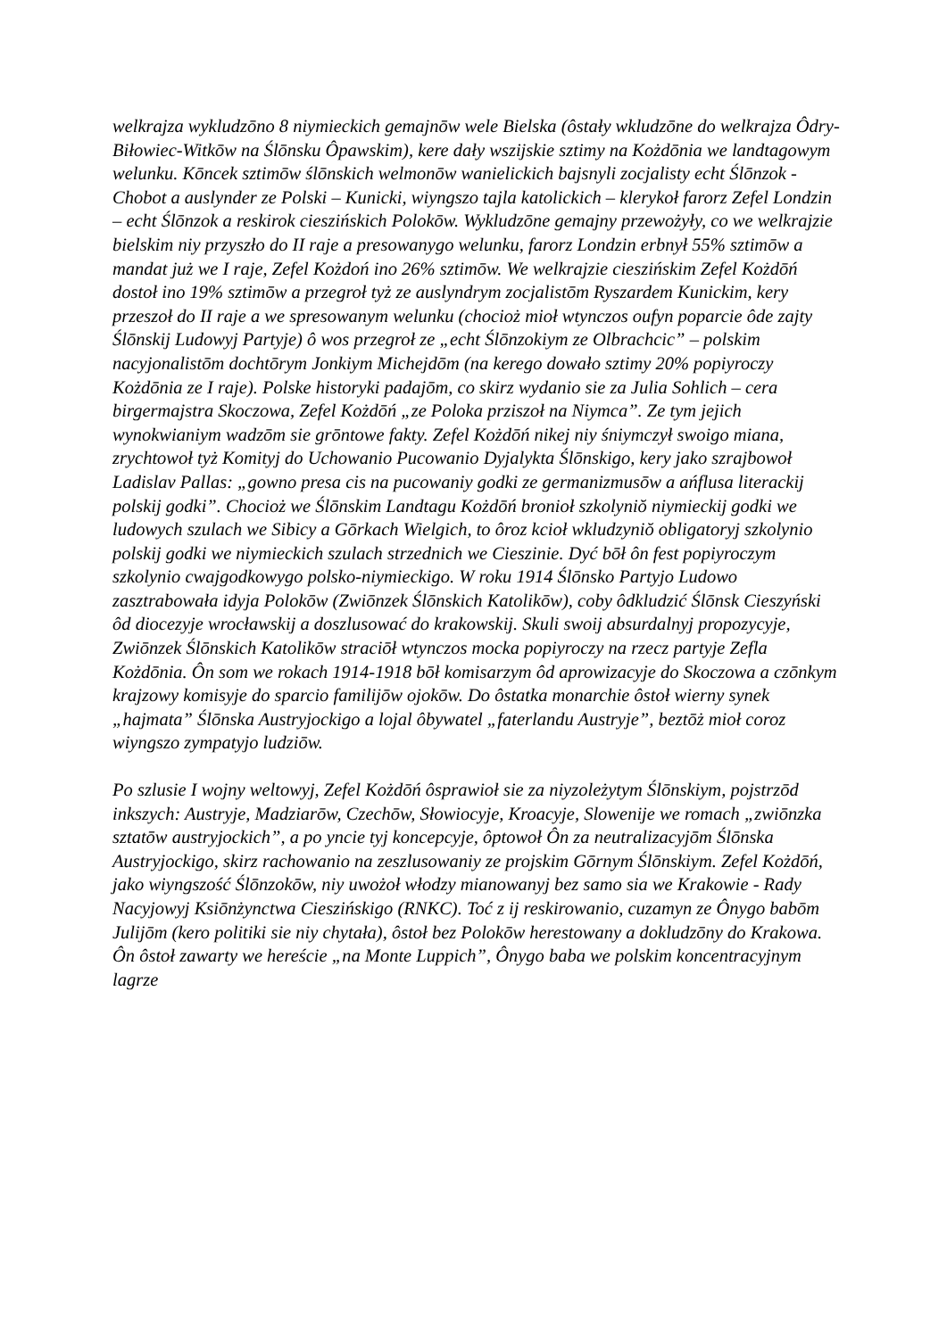welkrajza wykludzōno 8 niymieckich gemajnōw wele Bielska (ôstały wkludzōne do welkrajza Ôdry-Biłowiec-Witkōw na Ślōnsku Ôpawskim), kere dały wszijskie sztimy na Kożdōnia we landtagowym welunku. Kōncek sztimōw ślōnskich welmonōw wanielickich bajsnyli zocjalisty echt Ślōnzok - Chobot a auslynder ze Polski – Kunicki, wiyngszo tajla katolickich – klerykoł farorz Zefel Londzin – echt Ślōnzok a reskirok cieszińskich Polokōw. Wykludzōne gemajny przewożyły, co we welkrajzie bielskim niy przyszło do II raje a presowanygo welunku, farorz Londzin erbnył 55% sztimōw a mandat już we I raje, Zefel Kożdoń ino 26% sztimōw. We welkrajzie cieszińskim Zefel Kożdōń dostoł ino 19% sztimōw a przegroł tyż ze auslyndrym zocjalistōm Ryszardem Kunickim, kery przeszoł do II raje a we spresowanym welunku (chocioż mioł wtynczos oufyn poparcie ôde zajty Ślōnskij Ludowyj Partyje) ô wos przegroł ze „echt Ślōnzokiym ze Olbrachcic” – polskim nacyjonalistōm dochtōrym Jonkiym Michejdōm (na kerego dowało sztimy 20% popiyroczy Kożdōnia ze I raje). Polske historyki padajōm, co skirz wydanio sie za Julia Sohlich – cera birgermajstra Skoczowa, Zefel Kożdōń „ze Poloka prziszoł na Niymca”. Ze tym jejich wynokwianiym wadzōm sie grōntowe fakty. Zefel Kożdōń nikej niy śniymczył swoigo miana, zrychtowoł tyż Komityj do Uchowanio Pucowanio Dyjalykta Ślōnskigo, kery jako szrajbowoł Ladislav Pallas: „gowno presa cis na pucowaniy godki ze germanizmusōw a ańflusa literackij polskij godki”. Chocioż we Ślōnskim Landtagu Kożdōń bronioł szkolyniŏ niymieckij godki we ludowych szulach we Sibicy a Gōrkach Wielgich, to ôroz kcioł wkludzyniŏ obligatoryj szkolynio polskij godki we niymieckich szulach strzednich we Cieszinie. Dyć bōł ôn fest popiyroczym szkolynio cwajgodkowygo polsko-niymieckigo. W roku 1914 Ślōnsko Partyjo Ludowo zasztrabowała idyja Polokōw (Zwiōnzek Ślōnskich Katolikōw), coby ôdkludzić Ślōnsk Cieszyński ôd diocezyje wrocławskij a doszlusować do krakowskij. Skuli swoij absurdalnyj propozycyje, Zwiōnzek Ślōnskich Katolikōw straciōł wtynczos mocka popiyroczy na rzecz partyje Zefla Kożdōnia. Ôn som we rokach 1914-1918 bōł komisarzym ôd aprowizacyje do Skoczowa a czōnkym krajzowy komisyje do sparcio familijōw ojokōw. Do ôstatka monarchie ôstoł wierny synek „hajmata” Ślōnska Austryjockigo a lojal ôbywatel „faterlandu Austryje”, beztōż mioł coroz wiyngszo zympatyjo ludziōw.
Po szlusie I wojny weltowyj, Zefel Kożdōń ôsprawioł sie za niyzoleżytym Ślōnskiym, pojstrzōd inkszych: Austryje, Madziarōw, Czechōw, Słowiocyje, Kroacyje, Slowenije we romach „zwiōnzka sztatōw austryjockich”, a po yncie tyj koncepcyje, ôptowoł Ôn za neutralizacyjōm Ślōnska Austryjockigo, skirz rachowanio na zeszlusowaniy ze projskim Gōrnym Ślōnskiym. Zefel Kożdōń, jako wiyngszość Ślōnzokōw, niy uwożoł włodzy mianowanyj bez samo sia we Krakowie - Rady Nacyjowyj Ksiōnżynctwa Cieszińskigo (RNKC). Toć z ij reskirowanio, cuzamyn ze Ônygo babōm Julijōm (kero politiki sie niy chytała), ôstoł bez Polokōw herestowany a dokludzōny do Krakowa. Ôn ôstoł zawarty we hereście „na Monte Luppich”, Ônygo baba we polskim koncentracyjnym lagrze